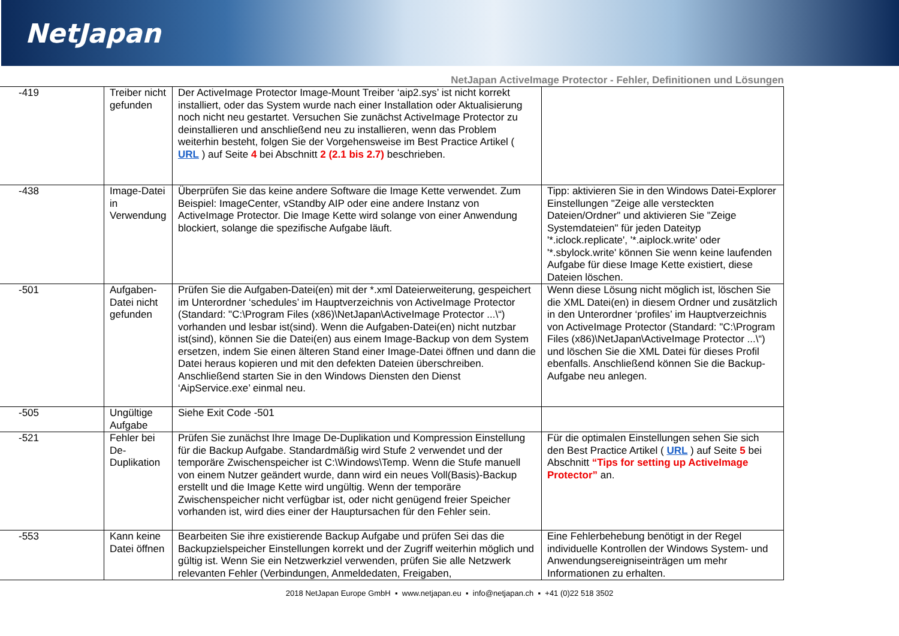NetJapan
NetJapan ActiveImage Protector - Fehler, Definitionen und Lösungen
| -419 | Treiber nicht gefunden | Der ActiveImage Protector Image-Mount Treiber ‘aip2.sys’ ist nicht korrekt installiert, oder das System wurde nach einer Installation oder Aktualisierung noch nicht neu gestartet. Versuchen Sie zunächst ActiveImage Protector zu deinstallieren und anschließend neu zu installieren, wenn das Problem weiterhin besteht, folgen Sie der Vorgehensweise im Best Practice Artikel ( URL ) auf Seite 4 bei Abschnitt 2 (2.1 bis 2.7) beschrieben. | |
| -438 | Image-Datei in Verwendung | Überprüfen Sie das keine andere Software die Image Kette verwendet. Zum Beispiel: ImageCenter, vStandby AIP oder eine andere Instanz von ActiveImage Protector. Die Image Kette wird solange von einer Anwendung blockiert, solange die spezifische Aufgabe läuft. | Tipp: aktivieren Sie in den Windows Datei-Explorer Einstellungen "Zeige alle versteckten Dateien/Ordner" und aktivieren Sie "Zeige Systemdateien" für jeden Dateityp '*.iclock.replicate', '*.aiplock.write' oder '*.sbylock.write' können Sie wenn keine laufenden Aufgabe für diese Image Kette existiert, diese Dateien löschen. |
| -501 | Aufgaben-Datei nicht gefunden | Prüfen Sie die Aufgaben-Datei(en) mit der *.xml Dateierweiterung, gespeichert im Unterordner ‘schedules’ im Hauptverzeichnis von ActiveImage Protector (Standard: "C:\Program Files (x86)\NetJapan\ActiveImage Protector ...\“) vorhanden und lesbar ist(sind). Wenn die Aufgaben-Datei(en) nicht nutzbar ist(sind), können Sie die Datei(en) aus einem Image-Backup von dem System ersetzen, indem Sie einen älteren Stand einer Image-Datei öffnen und dann die Datei heraus kopieren und mit den defekten Dateien überschreiben. Anschließend starten Sie in den Windows Diensten den Dienst ‘AipService.exe’ einmal neu. | Wenn diese Lösung nicht möglich ist, löschen Sie die XML Datei(en) in diesem Ordner und zusätzlich in den Unterordner ‘profiles’ im Hauptverzeichnis von ActiveImage Protector (Standard: "C:\Program Files (x86)\NetJapan\ActiveImage Protector ...\“) und löschen Sie die XML Datei für dieses Profil ebenfalls. Anschließend können Sie die Backup-Aufgabe neu anlegen. |
| -505 | Ungültige Aufgabe | Siehe Exit Code -501 | |
| -521 | Fehler bei De-Duplikation | Prüfen Sie zunächst Ihre Image De-Duplikation und Kompression Einstellung für die Backup Aufgabe. Standardmäßig wird Stufe 2 verwendet und der temporäre Zwischenspeicher ist C:\Windows\Temp. Wenn die Stufe manuell von einem Nutzer geändert wurde, dann wird ein neues Voll(Basis)-Backup erstellt und die Image Kette wird ungültig. Wenn der temporäre Zwischenspeicher nicht verfügbar ist, oder nicht genügend freier Speicher vorhanden ist, wird dies einer der Hauptursachen für den Fehler sein. | Für die optimalen Einstellungen sehen Sie sich den Best Practice Artikel ( URL ) auf Seite 5 bei Abschnitt “Tips for setting up ActiveImage Protector” an. |
| -553 | Kann keine Datei öffnen | Bearbeiten Sie ihre existierende Backup Aufgabe und prüfen Sei das die Backupzielspeicher Einstellungen korrekt und der Zugriff weiterhin möglich und gültig ist. Wenn Sie ein Netzwerkziel verwenden, prüfen Sie alle Netzwerk relevanten Fehler (Verbindungen, Anmeldedaten, Freigaben, | Eine Fehlerbehebung benötigt in der Regel individuelle Kontrollen der Windows System- und Anwendungsereigniseinträgen um mehr Informationen zu erhalten. |
2018 NetJapan Europe GmbH ▪ www.netjapan.eu ▪ info@netjapan.ch ▪ +41 (0)22 518 3502